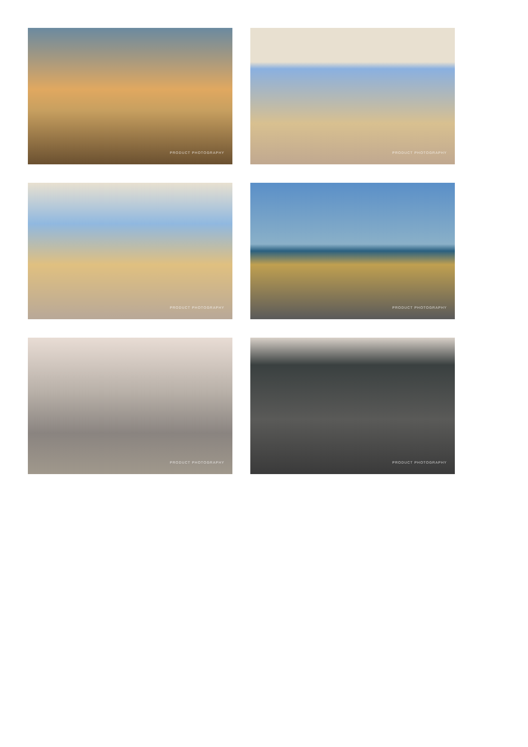PRODUCT PHOTOGRAPHY
PRODUCT PHOTOGRAPHY
PRODUCT PHOTOGRAPHY
PRODUCT PHOTOGRAPHY
PRODUCT PHOTOGRAPHY
PRODUCT PHOTOGRAPHY